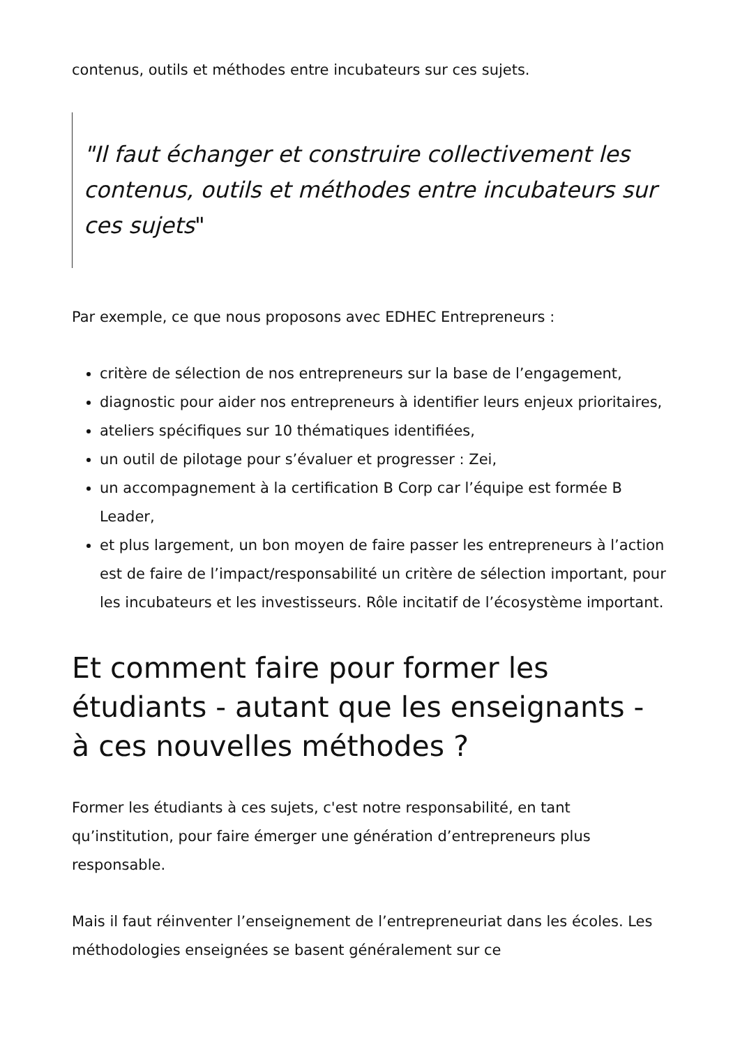contenus, outils et méthodes entre incubateurs sur ces sujets.
"Il faut échanger et construire collectivement les contenus, outils et méthodes entre incubateurs sur ces sujets"
Par exemple, ce que nous proposons avec EDHEC Entrepreneurs :
critère de sélection de nos entrepreneurs sur la base de l’engagement,
diagnostic pour aider nos entrepreneurs à identifier leurs enjeux prioritaires,
ateliers spécifiques sur 10 thématiques identifiées,
un outil de pilotage pour s’évaluer et progresser : Zei,
un accompagnement à la certification B Corp car l’équipe est formée B Leader,
et plus largement, un bon moyen de faire passer les entrepreneurs à l’action est de faire de l’impact/responsabilité un critère de sélection important, pour les incubateurs et les investisseurs. Rôle incitatif de l’écosystème important.
Et comment faire pour former les étudiants - autant que les enseignants - à ces nouvelles méthodes ?
Former les étudiants à ces sujets, c'est notre responsabilité, en tant qu’institution, pour faire émerger une génération d’entrepreneurs plus responsable.
Mais il faut réinventer l’enseignement de l’entrepreneuriat dans les écoles. Les méthodologies enseignées se basent généralement sur ce